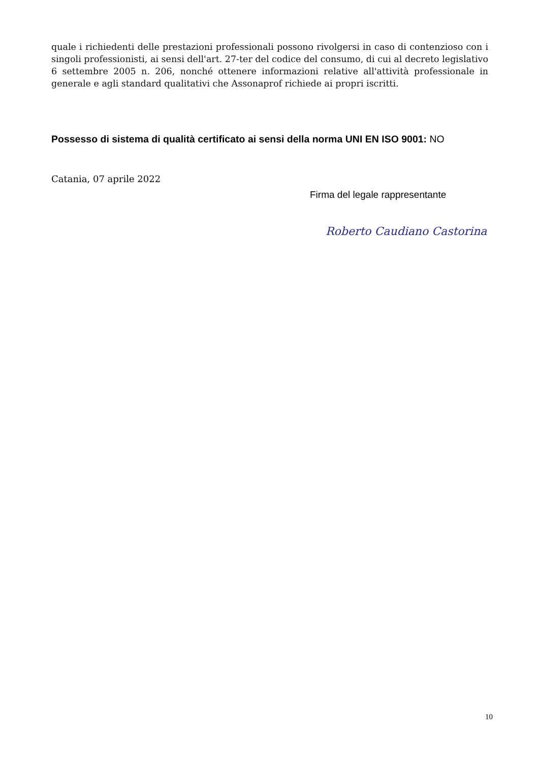quale i richiedenti delle prestazioni professionali possono rivolgersi in caso di contenzioso con i singoli professionisti, ai sensi dell'art. 27-ter del codice del consumo, di cui al decreto legislativo 6 settembre 2005 n. 206, nonché ottenere informazioni relative all'attività professionale in generale e agli standard qualitativi che Assonaprof richiede ai propri iscritti.
Possesso di sistema di qualità certificato ai sensi della norma UNI EN ISO 9001: NO
Catania, 07 aprile 2022
Firma del legale rappresentante
Roberto Caudiano Castorina
10